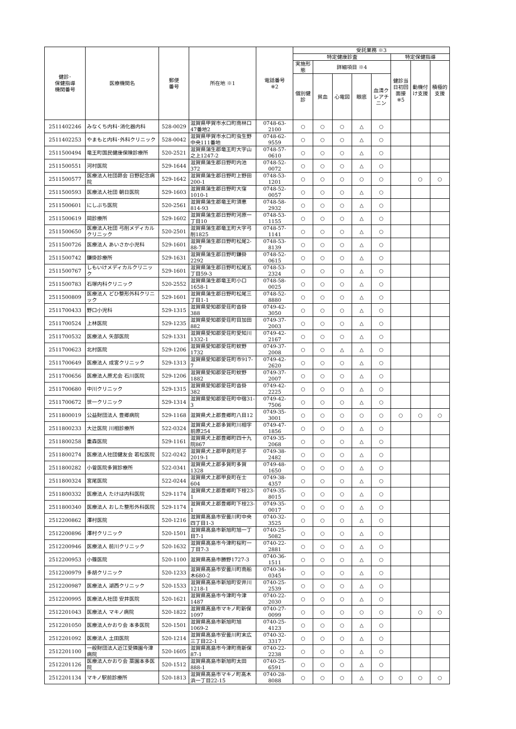| 健診･ 保健指導 機関番号 | 医療機関名 | 郵便 番号 | 所在地 ※1 | 電話番号 ※2 | 受託業務 ※3 | | | | | | | |
| --- | --- | --- | --- | --- | --- | --- | --- | --- | --- | --- | --- | --- |
| | | | | | 特定健康診査 | | | | | 特定保健指導 | | |
| | | | | | 実施形態 | 詳細項目 ※4 | | | | 健診当日初回面接 ※5 | 動機付け支援 | 積極的支援 |
| | | | | | 個別健診 | 貧血 | 心電図 | 眼底 | 血清クレアチニン | | | |
| 2511402246 | みなくち内科･消化器内科 | 528-0029 | 滋賀県甲賀市水口町南林口47番地2 | 0748-63-2100 | ○ | ○ | ○ | △ | ○ | | | |
| 2511402253 | やまもと内科･外科クリニック | 528-0042 | 滋賀県甲賀市水口町虫生野中央111番地 | 0748-62-9559 | ○ | ○ | ○ | △ | ○ | | | |
| 2511500494 | 竜王町国民健康保険診療所 | 520-2521 | 滋賀県蒲生郡竜王町大字山之上1247-2 | 0748-57-0610 | ○ | ○ | ○ | △ | ○ | | | |
| 2511500551 | 河村医院 | 529-1644 | 滋賀県蒲生郡日野町内池372 | 0748-52-0072 | ○ | ○ | ○ | △ | ○ | | | |
| 2511500577 | 医療法人社団昴会 日野記念病院 | 529-1642 | 滋賀県蒲生郡日野町上野田200-1 | 0748-53-1201 | ○ | ○ | ○ | ○ | ○ | | ○ | ○ |
| 2511500593 | 医療法人社団 朝日医院 | 529-1603 | 滋賀県蒲生郡日野町大窪1010-1 | 0748-52-0057 | ○ | ○ | ○ | △ | ○ | | | |
| 2511500601 | にしぶち医院 | 520-2561 | 滋賀県蒲生郡竜王町須恵814-93 | 0748-58-2932 | ○ | ○ | ○ | △ | ○ | | | |
| 2511500619 | 岡診療所 | 529-1602 | 滋賀県蒲生郡日野町河原一丁目10 | 0748-53-1155 | ○ | ○ | ○ | △ | ○ | | | |
| 2511500650 | 医療法人社団 弓削メディカルクリニック | 520-2501 | 滋賀県蒲生郡竜王町大字弓削1825 | 0748-57-1141 | ○ | ○ | ○ | △ | ○ | | | |
| 2511500726 | 医療法人 あいさか小児科 | 529-1601 | 滋賀県蒲生郡日野町松尾2-88-7 | 0748-53-8139 | ○ | ○ | ○ | △ | ○ | | | |
| 2511500742 | 鎌掛診療所 | 529-1631 | 滋賀県蒲生郡日野町鎌掛2292 | 0748-52-0615 | ○ | ○ | ○ | △ | ○ | | | |
| 2511500767 | しもいけメディカルクリニック | 529-1601 | 滋賀県蒲生郡日野町松尾五丁目59-3 | 0748-53-2324 | ○ | ○ | ○ | △ | ○ | | | |
| 2511500783 | 石塚内科クリニック | 520-2552 | 滋賀県蒲生郡竜王町小口1658-1 | 0748-58-0025 | ○ | ○ | ○ | △ | ○ | | | |
| 2511500809 | 医療法人 どひ整形外科クリニック | 529-1601 | 滋賀県蒲生郡日野町松尾三丁目1-1 | 0748-52-8880 | ○ | ○ | ○ | △ | ○ | | | |
| 2511700433 | 野口小児科 | 529-1315 | 滋賀県愛知郡愛荘町沓掛388 | 0749-42-3050 | ○ | ○ | ○ | △ | ○ | | | |
| 2511700524 | 上林医院 | 529-1235 | 滋賀県愛知郡愛荘町目加田882 | 0749-37-2003 | ○ | ○ | ○ | △ | ○ | | | |
| 2511700532 | 医療法人 矢部医院 | 529-1331 | 滋賀県愛知郡愛荘町愛知川1332-1 | 0749-42-2167 | ○ | ○ | ○ | △ | ○ | | | |
| 2511700623 | 北村医院 | 529-1206 | 滋賀県愛知郡愛荘町蚊野1732 | 0749-37-2008 | ○ | ○ | △ | △ | ○ | | | |
| 2511700649 | 医療法人 成宮クリニック | 529-1313 | 滋賀県愛知郡愛荘町市917-7 | 0749-42-2620 | ○ | ○ | ○ | △ | ○ | | | |
| 2511700656 | 医療法人原尤会 石川医院 | 529-1206 | 滋賀県愛知郡愛荘町蚊野1882 | 0749-37-2007 | ○ | ○ | ○ | △ | ○ | | | |
| 2511700680 | 中川クリニック | 529-1315 | 滋賀県愛知郡愛荘町沓掛382 | 0749-42-2225 | ○ | ○ | ○ | △ | ○ | | | |
| 2511700672 | 世一クリニック | 529-1314 | 滋賀県愛知郡愛荘町中宿31-3 | 0749-42-7506 | ○ | ○ | ○ | △ | ○ | | | |
| 2511800019 | 公益財団法人 豊郷病院 | 529-1168 | 滋賀県犬上郡豊郷町八目12 | 0749-35-3001 | ○ | ○ | ○ | ○ | ○ | ○ | ○ | ○ |
| 2511800233 | 大辻医院 川相診療所 | 522-0324 | 滋賀県犬上郡多賀町川相字前原254 | 0749-47-1856 | ○ | ○ | ○ | △ | ○ | | | |
| 2511800258 | 重森医院 | 529-1161 | 滋賀県犬上郡豊郷町四十九院867 | 0749-35-2068 | ○ | ○ | ○ | △ | ○ | | | |
| 2511800274 | 医療法人社団健友会 若松医院 | 522-0242 | 滋賀県犬上郡甲良町尼子2019-1 | 0749-38-2482 | ○ | ○ | ○ | △ | ○ | | | |
| 2511800282 | 小菅医院多賀診療所 | 522-0341 | 滋賀県犬上郡多賀町多賀1328 | 0749-48-1650 | ○ | ○ | ○ | △ | ○ | | | |
| 2511800324 | 宮尾医院 | 522-0244 | 滋賀県犬上郡甲良町在士604 | 0749-38-4357 | ○ | ○ | ○ | △ | ○ | | | |
| 2511800332 | 医療法人 たけは内科医院 | 529-1174 | 滋賀県犬上郡豊郷町下枝23-1 | 0749-35-8015 | ○ | ○ | ○ | △ | ○ | | | |
| 2511800340 | 医療法人 おした整形外科医院 | 529-1174 | 滋賀県犬上郡豊郷町下枝23-1 | 0749-35-0017 | ○ | ○ | ○ | △ | ○ | | | |
| 2512200862 | 澤村医院 | 520-1216 | 滋賀県高島市安曇川町中央四丁目1-3 | 0740-32-3525 | ○ | ○ | ○ | △ | ○ | | | |
| 2512200896 | 澤村クリニック | 520-1501 | 滋賀県高島市新旭町旭一丁目7-1 | 0740-25-5082 | ○ | ○ | ○ | △ | ○ | | | |
| 2512200946 | 医療法人 前川クリニック | 520-1632 | 滋賀県高島市今津町桜町一丁目7-3 | 0740-22-2881 | ○ | ○ | ○ | △ | ○ | | | |
| 2512200953 | 小篠医院 | 520-1100 | 滋賀県高島市勝野1727-3 | 0740-36-1511 | ○ | ○ | ○ | △ | ○ | | | |
| 2512200979 | 多胡クリニック | 520-1233 | 滋賀県高島市安曇川町南船木680-2 | 0740-34-0345 | ○ | ○ | ○ | △ | ○ | | | |
| 2512200987 | 医療法人 湖西クリニック | 520-1533 | 滋賀県高島市新旭町安井川1218-1 | 0740-25-2539 | ○ | ○ | ○ | △ | ○ | | | |
| 2512200995 | 医療法人社団 安井医院 | 520-1621 | 滋賀県高島市今津町今津1487 | 0740-22-2030 | ○ | ○ | ○ | △ | ○ | | | |
| 2512201043 | 医療法人 マキノ病院 | 520-1822 | 滋賀県高島市マキノ町新保1097 | 0740-27-0099 | ○ | ○ | ○ | ○ | ○ | | ○ | ○ |
| 2512201050 | 医療法人かおり会 本多医院 | 520-1501 | 滋賀県高島市新旭町旭1069-2 | 0740-25-4123 | ○ | ○ | ○ | △ | ○ | | | |
| 2512201092 | 医療法人 土田医院 | 520-1214 | 滋賀県高島市安曇川町末広三丁目22-1 | 0740-32-3317 | ○ | ○ | ○ | △ | ○ | | | |
| 2512201100 | 一般財団法人近江愛隣園今津病院 | 520-1605 | 滋賀県高島市今津町南新保87-1 | 0740-22-2238 | ○ | ○ | ○ | △ | ○ | | | |
| 2512201126 | 医療法人かおり会 藁園本多医院 | 520-1512 | 滋賀県高島市新旭町太田888-1 | 0740-25-6591 | ○ | ○ | ○ | △ | ○ | | | |
| 2512201134 | マキノ駅前診療所 | 520-1813 | 滋賀県高島市マキノ町高木浜一丁目22-15 | 0740-28-8088 | ○ | ○ | ○ | △ | ○ | ○ | ○ | ○ |